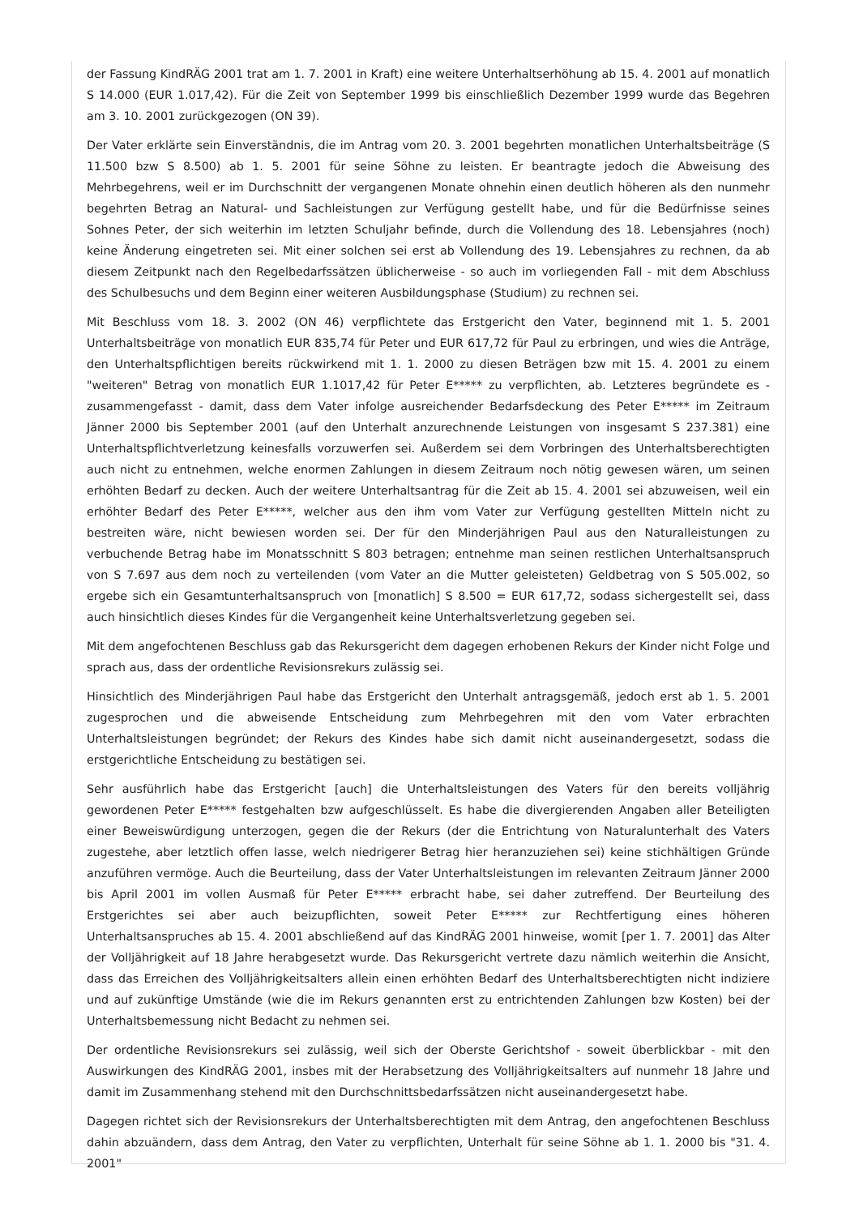der Fassung KindRÄG 2001 trat am 1. 7. 2001 in Kraft) eine weitere Unterhaltserhöhung ab 15. 4. 2001 auf monatlich S 14.000 (EUR 1.017,42). Für die Zeit von September 1999 bis einschließlich Dezember 1999 wurde das Begehren am 3. 10. 2001 zurückgezogen (ON 39).
Der Vater erklärte sein Einverständnis, die im Antrag vom 20. 3. 2001 begehrten monatlichen Unterhaltsbeiträge (S 11.500 bzw S 8.500) ab 1. 5. 2001 für seine Söhne zu leisten. Er beantragte jedoch die Abweisung des Mehrbegehrens, weil er im Durchschnitt der vergangenen Monate ohnehin einen deutlich höheren als den nunmehr begehrten Betrag an Natural- und Sachleistungen zur Verfügung gestellt habe, und für die Bedürfnisse seines Sohnes Peter, der sich weiterhin im letzten Schuljahr befinde, durch die Vollendung des 18. Lebensjahres (noch) keine Änderung eingetreten sei. Mit einer solchen sei erst ab Vollendung des 19. Lebensjahres zu rechnen, da ab diesem Zeitpunkt nach den Regelbedarfssätzen üblicherweise - so auch im vorliegenden Fall - mit dem Abschluss des Schulbesuchs und dem Beginn einer weiteren Ausbildungsphase (Studium) zu rechnen sei.
Mit Beschluss vom 18. 3. 2002 (ON 46) verpflichtete das Erstgericht den Vater, beginnend mit 1. 5. 2001 Unterhaltsbeiträge von monatlich EUR 835,74 für Peter und EUR 617,72 für Paul zu erbringen, und wies die Anträge, den Unterhaltspflichtigen bereits rückwirkend mit 1. 1. 2000 zu diesen Beträgen bzw mit 15. 4. 2001 zu einem "weiteren" Betrag von monatlich EUR 1.1017,42 für Peter E***** zu verpflichten, ab. Letzteres begründete es - zusammengefasst - damit, dass dem Vater infolge ausreichender Bedarfsdeckung des Peter E***** im Zeitraum Jänner 2000 bis September 2001 (auf den Unterhalt anzurechnende Leistungen von insgesamt S 237.381) eine Unterhaltspflichtverletzung keinesfalls vorzuwerfen sei. Außerdem sei dem Vorbringen des Unterhaltsberechtigten auch nicht zu entnehmen, welche enormen Zahlungen in diesem Zeitraum noch nötig gewesen wären, um seinen erhöhten Bedarf zu decken. Auch der weitere Unterhaltsantrag für die Zeit ab 15. 4. 2001 sei abzuweisen, weil ein erhöhter Bedarf des Peter E*****, welcher aus den ihm vom Vater zur Verfügung gestellten Mitteln nicht zu bestreiten wäre, nicht bewiesen worden sei. Der für den Minderjährigen Paul aus den Naturalleistungen zu verbuchende Betrag habe im Monatsschnitt S 803 betragen; entnehme man seinen restlichen Unterhaltsanspruch von S 7.697 aus dem noch zu verteilenden (vom Vater an die Mutter geleisteten) Geldbetrag von S 505.002, so ergebe sich ein Gesamtunterhaltsanspruch von [monatlich] S 8.500 = EUR 617,72, sodass sichergestellt sei, dass auch hinsichtlich dieses Kindes für die Vergangenheit keine Unterhaltsverletzung gegeben sei.
Mit dem angefochtenen Beschluss gab das Rekursgericht dem dagegen erhobenen Rekurs der Kinder nicht Folge und sprach aus, dass der ordentliche Revisionsrekurs zulässig sei.
Hinsichtlich des Minderjährigen Paul habe das Erstgericht den Unterhalt antragsgemäß, jedoch erst ab 1. 5. 2001 zugesprochen und die abweisende Entscheidung zum Mehrbegehren mit den vom Vater erbrachten Unterhaltsleistungen begründet; der Rekurs des Kindes habe sich damit nicht auseinandergesetzt, sodass die erstgerichtliche Entscheidung zu bestätigen sei.
Sehr ausführlich habe das Erstgericht [auch] die Unterhaltsleistungen des Vaters für den bereits volljährig gewordenen Peter E***** festgehalten bzw aufgeschlüsselt. Es habe die divergierenden Angaben aller Beteiligten einer Beweiswürdigung unterzogen, gegen die der Rekurs (der die Entrichtung von Naturalunterhalt des Vaters zugestehe, aber letztlich offen lasse, welch niedrigerer Betrag hier heranzuziehen sei) keine stichhältigen Gründe anzuführen vermöge. Auch die Beurteilung, dass der Vater Unterhaltsleistungen im relevanten Zeitraum Jänner 2000 bis April 2001 im vollen Ausmaß für Peter E***** erbracht habe, sei daher zutreffend. Der Beurteilung des Erstgerichtes sei aber auch beizupflichten, soweit Peter E***** zur Rechtfertigung eines höheren Unterhaltsanspruches ab 15. 4. 2001 abschließend auf das KindRÄG 2001 hinweise, womit [per 1. 7. 2001] das Alter der Volljährigkeit auf 18 Jahre herabgesetzt wurde. Das Rekursgericht vertrete dazu nämlich weiterhin die Ansicht, dass das Erreichen des Volljährigkeitsalters allein einen erhöhten Bedarf des Unterhaltsberechtigten nicht indiziere und auf zukünftige Umstände (wie die im Rekurs genannten erst zu entrichtenden Zahlungen bzw Kosten) bei der Unterhaltsbemessung nicht Bedacht zu nehmen sei.
Der ordentliche Revisionsrekurs sei zulässig, weil sich der Oberste Gerichtshof - soweit überblickbar - mit den Auswirkungen des KindRÄG 2001, insbes mit der Herabsetzung des Volljährigkeitsalters auf nunmehr 18 Jahre und damit im Zusammenhang stehend mit den Durchschnittsbedarfssätzen nicht auseinandergesetzt habe.
Dagegen richtet sich der Revisionsrekurs der Unterhaltsberechtigten mit dem Antrag, den angefochtenen Beschluss dahin abzuändern, dass dem Antrag, den Vater zu verpflichten, Unterhalt für seine Söhne ab 1. 1. 2000 bis "31. 4. 2001"